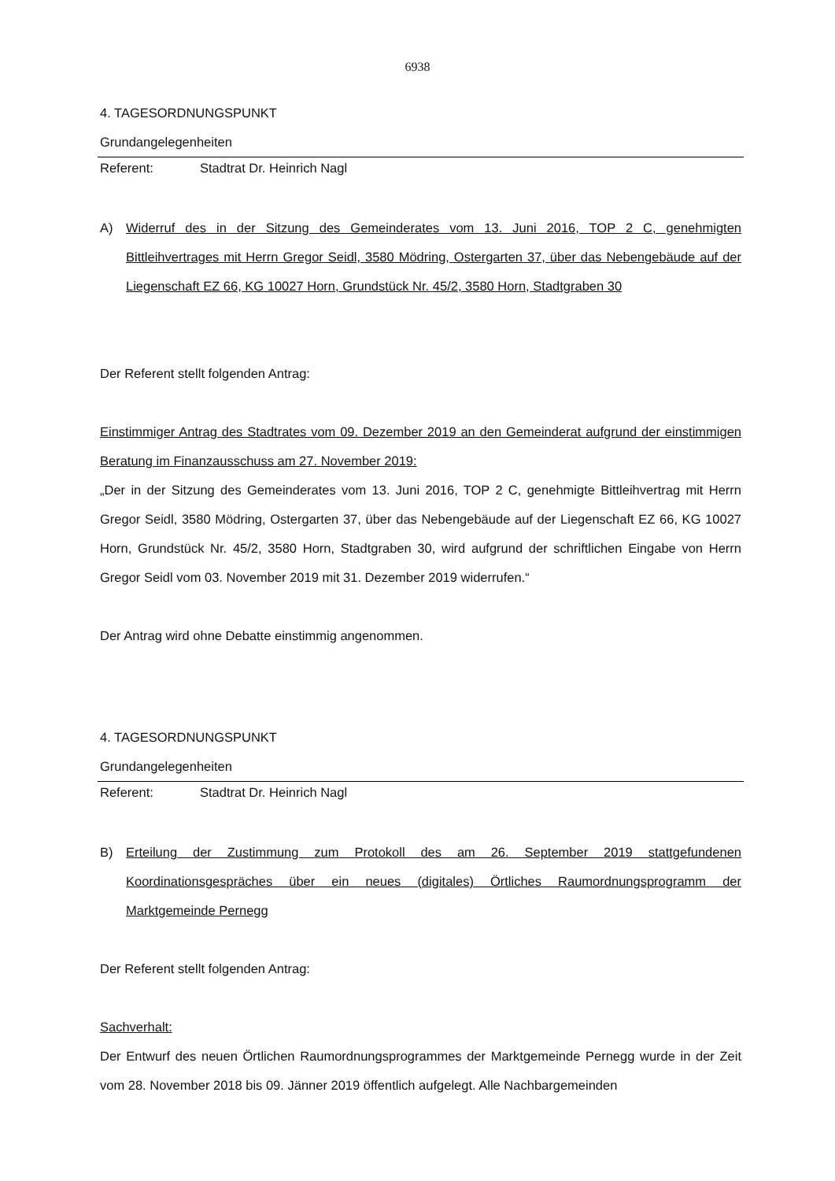6938
4. TAGESORDNUNGSPUNKT
Grundangelegenheiten
Referent: Stadtrat Dr. Heinrich Nagl
A) Widerruf des in der Sitzung des Gemeinderates vom 13. Juni 2016, TOP 2 C, genehmigten Bittleihvertrages mit Herrn Gregor Seidl, 3580 Mödring, Ostergarten 37, über das Nebengebäude auf der Liegenschaft EZ 66, KG 10027 Horn, Grundstück Nr. 45/2, 3580 Horn, Stadtgraben 30
Der Referent stellt folgenden Antrag:
Einstimmiger Antrag des Stadtrates vom 09. Dezember 2019 an den Gemeinderat aufgrund der einstimmigen Beratung im Finanzausschuss am 27. November 2019:
„Der in der Sitzung des Gemeinderates vom 13. Juni 2016, TOP 2 C, genehmigte Bittleihvertrag mit Herrn Gregor Seidl, 3580 Mödring, Ostergarten 37, über das Nebengebäude auf der Liegenschaft EZ 66, KG 10027 Horn, Grundstück Nr. 45/2, 3580 Horn, Stadtgraben 30, wird aufgrund der schriftlichen Eingabe von Herrn Gregor Seidl vom 03. November 2019 mit 31. Dezember 2019 widerrufen.“
Der Antrag wird ohne Debatte einstimmig angenommen.
4. TAGESORDNUNGSPUNKT
Grundangelegenheiten
Referent: Stadtrat Dr. Heinrich Nagl
B) Erteilung der Zustimmung zum Protokoll des am 26. September 2019 stattgefundenen Koordinationsgespräches über ein neues (digitales) Örtliches Raumordnungsprogramm der Marktgemeinde Pernegg
Der Referent stellt folgenden Antrag:
Sachverhalt:
Der Entwurf des neuen Örtlichen Raumordnungsprogrammes der Marktgemeinde Pernegg wurde in der Zeit vom 28. November 2018 bis 09. Jänner 2019 öffentlich aufgelegt. Alle Nachbargemeinden